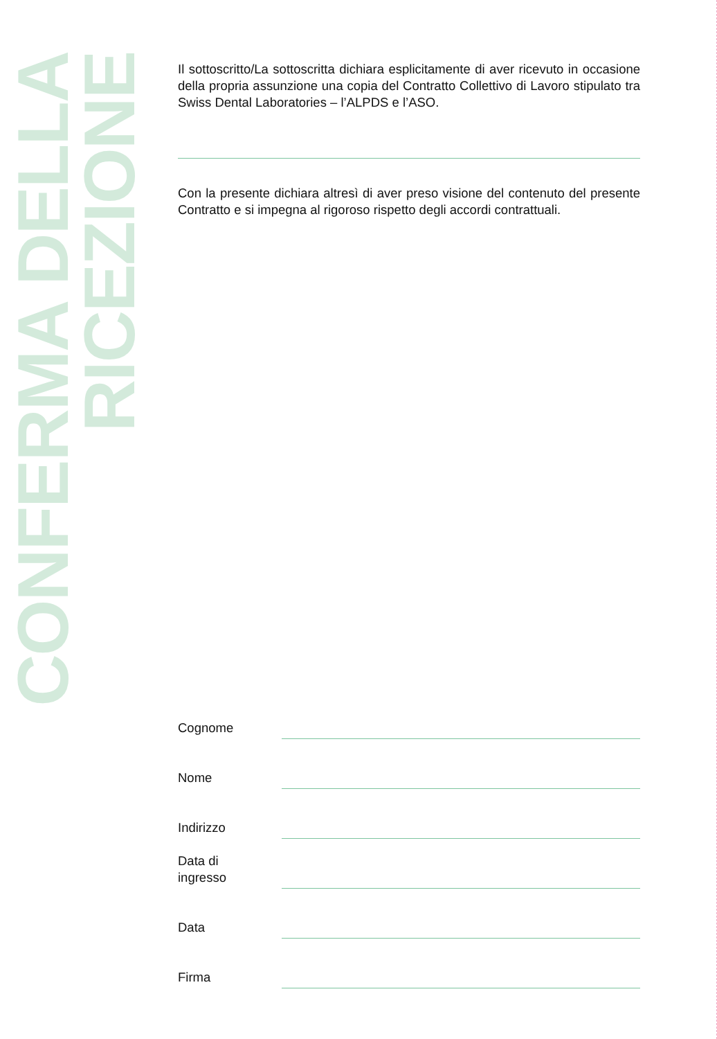CONFERMA DELLA
RICEZIONE
Il sottoscritto/La sottoscritta dichiara esplicitamente di aver ricevuto in occasione della propria assunzione una copia del Contratto Collettivo di Lavoro stipulato tra Swiss Dental Laboratories – l’ALPDS e l’ASO.
Con la presente dichiara altresì di aver preso visione del contenuto del presente Contratto e si impegna al rigoroso rispetto degli accordi contrattuali.
Cognome
Nome
Indirizzo
Data di
ingresso
Data
Firma